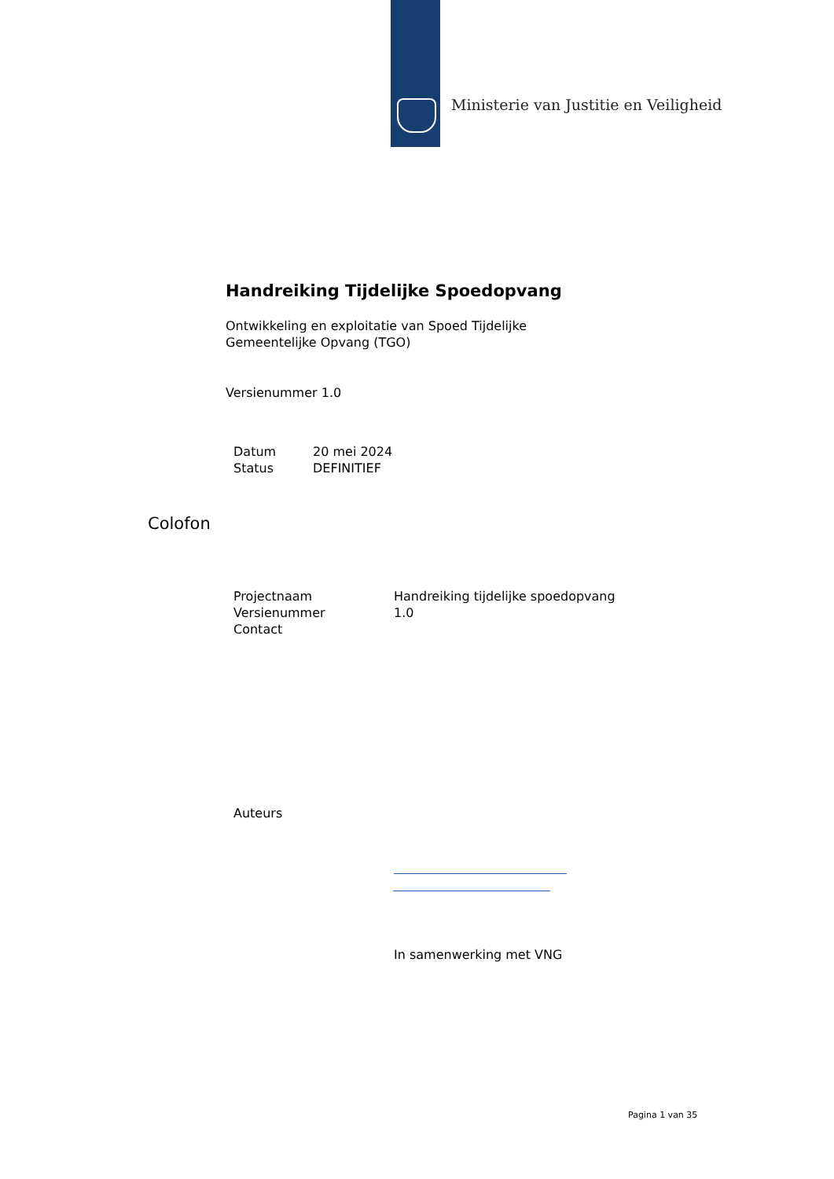Ministerie van Justitie en Veiligheid
Handreiking Tijdelijke Spoedopvang
Ontwikkeling en exploitatie van Spoed Tijdelijke
Gemeentelijke Opvang (TGO)
Versienummer 1.0
| Datum | 20 mei 2024 |
| Status | DEFINITIEF |
Colofon
| Projectnaam | Handreiking tijdelijke spoedopvang |
| Versienummer | 1.0 |
| Contact | |
| Auteurs | |
In samenwerking met VNG
Pagina 1 van 35